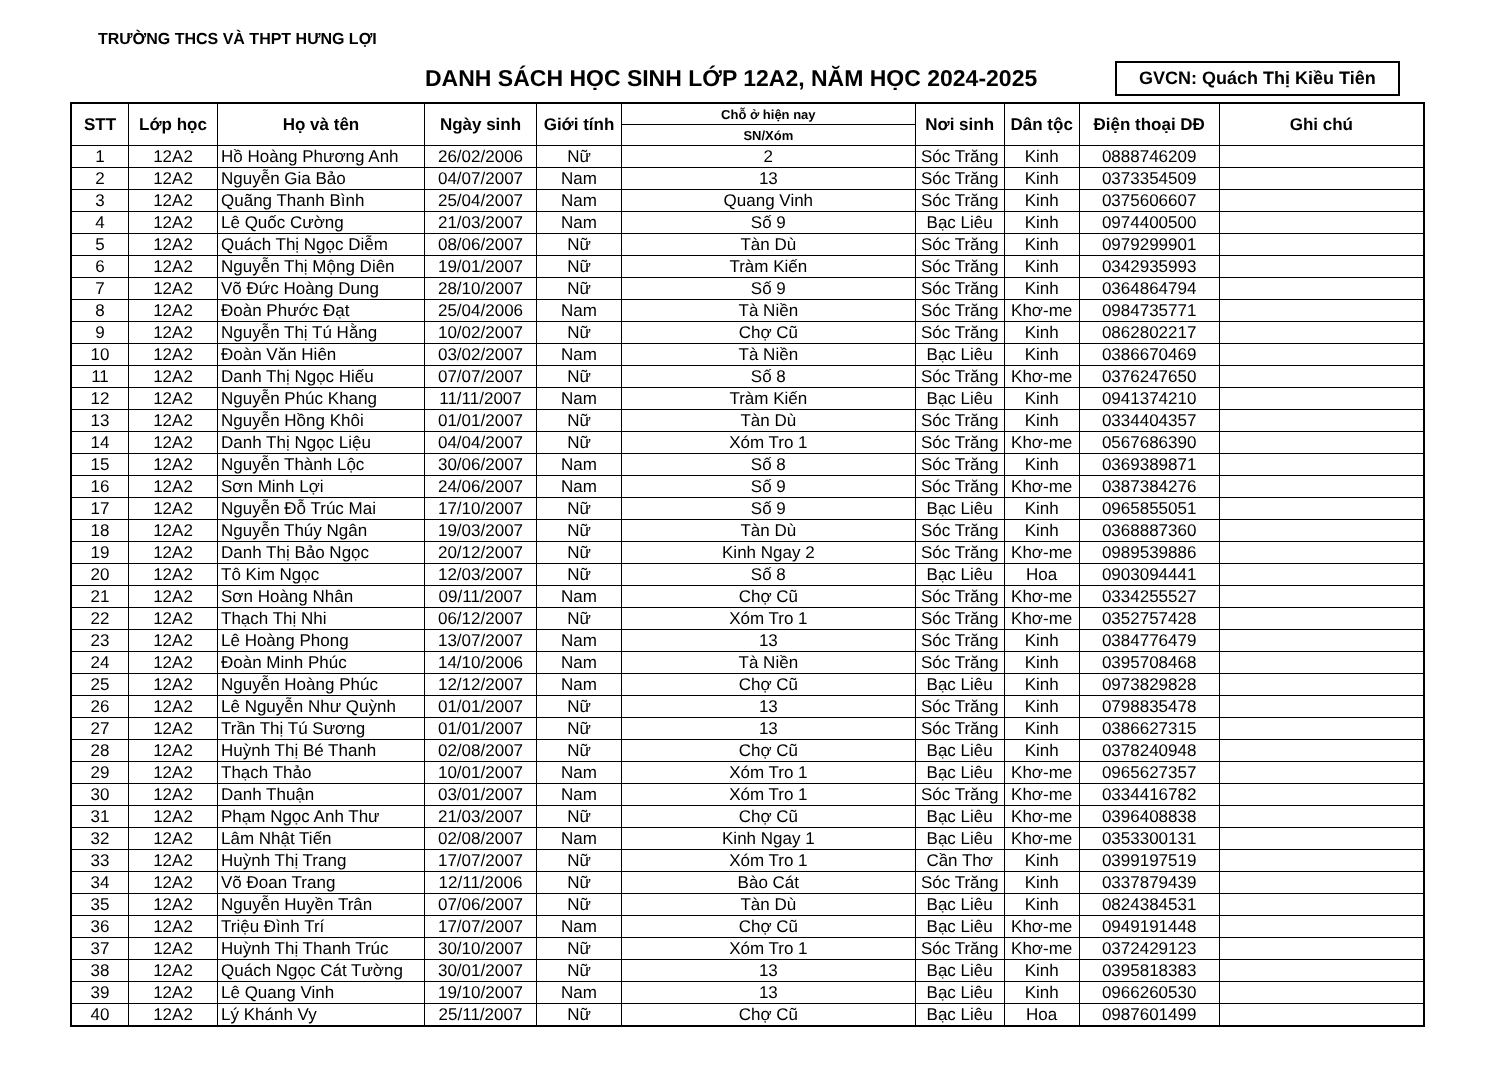TRƯỜNG THCS VÀ THPT HƯNG LỢI
DANH SÁCH HỌC SINH LỚP 12A2, NĂM HỌC 2024-2025
GVCN: Quách Thị Kiều Tiên
| STT | Lớp học | Họ và tên | Ngày sinh | Giới tính | Chỗ ở hiện nay | Nơi sinh | Dân tộc | Điện thoại DĐ | Ghi chú |
| --- | --- | --- | --- | --- | --- | --- | --- | --- | --- |
| | | | | | SN/Xóm | | | | |
| 1 | 12A2 | Hồ Hoàng Phương Anh | 26/02/2006 | Nữ | 2 | Sóc Trăng | Kinh | 0888746209 | |
| 2 | 12A2 | Nguyễn Gia Bảo | 04/07/2007 | Nam | 13 | Sóc Trăng | Kinh | 0373354509 | |
| 3 | 12A2 | Quãng Thanh Bình | 25/04/2007 | Nam | Quang Vinh | Sóc Trăng | Kinh | 0375606607 | |
| 4 | 12A2 | Lê Quốc Cường | 21/03/2007 | Nam | Số 9 | Bạc Liêu | Kinh | 0974400500 | |
| 5 | 12A2 | Quách Thị Ngọc Diễm | 08/06/2007 | Nữ | Tàn Dù | Sóc Trăng | Kinh | 0979299901 | |
| 6 | 12A2 | Nguyễn Thị Mộng Diên | 19/01/2007 | Nữ | Tràm Kiến | Sóc Trăng | Kinh | 0342935993 | |
| 7 | 12A2 | Võ Đức Hoàng Dung | 28/10/2007 | Nữ | Số 9 | Sóc Trăng | Kinh | 0364864794 | |
| 8 | 12A2 | Đoàn Phước Đạt | 25/04/2006 | Nam | Tà Niền | Sóc Trăng | Khơ-me | 0984735771 | |
| 9 | 12A2 | Nguyễn Thị Tú Hằng | 10/02/2007 | Nữ | Chợ Cũ | Sóc Trăng | Kinh | 0862802217 | |
| 10 | 12A2 | Đoàn Văn Hiên | 03/02/2007 | Nam | Tà Niền | Bạc Liêu | Kinh | 0386670469 | |
| 11 | 12A2 | Danh Thị Ngọc Hiếu | 07/07/2007 | Nữ | Số 8 | Sóc Trăng | Khơ-me | 0376247650 | |
| 12 | 12A2 | Nguyễn Phúc Khang | 11/11/2007 | Nam | Tràm Kiến | Bạc Liêu | Kinh | 0941374210 | |
| 13 | 12A2 | Nguyễn Hồng Khôi | 01/01/2007 | Nữ | Tàn Dù | Sóc Trăng | Kinh | 0334404357 | |
| 14 | 12A2 | Danh Thị Ngọc Liệu | 04/04/2007 | Nữ | Xóm Tro 1 | Sóc Trăng | Khơ-me | 0567686390 | |
| 15 | 12A2 | Nguyễn Thành Lộc | 30/06/2007 | Nam | Số 8 | Sóc Trăng | Kinh | 0369389871 | |
| 16 | 12A2 | Sơn Minh Lợi | 24/06/2007 | Nam | Số 9 | Sóc Trăng | Khơ-me | 0387384276 | |
| 17 | 12A2 | Nguyễn Đỗ Trúc Mai | 17/10/2007 | Nữ | Số 9 | Bạc Liêu | Kinh | 0965855051 | |
| 18 | 12A2 | Nguyễn Thúy Ngân | 19/03/2007 | Nữ | Tàn Dù | Sóc Trăng | Kinh | 0368887360 | |
| 19 | 12A2 | Danh Thị Bảo Ngọc | 20/12/2007 | Nữ | Kinh Ngay 2 | Sóc Trăng | Khơ-me | 0989539886 | |
| 20 | 12A2 | Tô Kim Ngọc | 12/03/2007 | Nữ | Số 8 | Bạc Liêu | Hoa | 0903094441 | |
| 21 | 12A2 | Sơn Hoàng Nhân | 09/11/2007 | Nam | Chợ Cũ | Sóc Trăng | Khơ-me | 0334255527 | |
| 22 | 12A2 | Thạch Thị Nhi | 06/12/2007 | Nữ | Xóm Tro 1 | Sóc Trăng | Khơ-me | 0352757428 | |
| 23 | 12A2 | Lê Hoàng Phong | 13/07/2007 | Nam | 13 | Sóc Trăng | Kinh | 0384776479 | |
| 24 | 12A2 | Đoàn Minh Phúc | 14/10/2006 | Nam | Tà Niền | Sóc Trăng | Kinh | 0395708468 | |
| 25 | 12A2 | Nguyễn Hoàng Phúc | 12/12/2007 | Nam | Chợ Cũ | Bạc Liêu | Kinh | 0973829828 | |
| 26 | 12A2 | Lê Nguyễn Như Quỳnh | 01/01/2007 | Nữ | 13 | Sóc Trăng | Kinh | 0798835478 | |
| 27 | 12A2 | Trần Thị Tú Sương | 01/01/2007 | Nữ | 13 | Sóc Trăng | Kinh | 0386627315 | |
| 28 | 12A2 | Huỳnh Thị Bé Thanh | 02/08/2007 | Nữ | Chợ Cũ | Bạc Liêu | Kinh | 0378240948 | |
| 29 | 12A2 | Thạch Thảo | 10/01/2007 | Nam | Xóm Tro 1 | Bạc Liêu | Khơ-me | 0965627357 | |
| 30 | 12A2 | Danh Thuận | 03/01/2007 | Nam | Xóm Tro 1 | Sóc Trăng | Khơ-me | 0334416782 | |
| 31 | 12A2 | Phạm Ngọc Anh Thư | 21/03/2007 | Nữ | Chợ Cũ | Bạc Liêu | Khơ-me | 0396408838 | |
| 32 | 12A2 | Lâm Nhật Tiến | 02/08/2007 | Nam | Kinh Ngay 1 | Bạc Liêu | Khơ-me | 0353300131 | |
| 33 | 12A2 | Huỳnh Thị Trang | 17/07/2007 | Nữ | Xóm Tro 1 | Cần Thơ | Kinh | 0399197519 | |
| 34 | 12A2 | Võ Đoan Trang | 12/11/2006 | Nữ | Bào Cát | Sóc Trăng | Kinh | 0337879439 | |
| 35 | 12A2 | Nguyễn Huyền Trân | 07/06/2007 | Nữ | Tàn Dù | Bạc Liêu | Kinh | 0824384531 | |
| 36 | 12A2 | Triệu Đình Trí | 17/07/2007 | Nam | Chợ Cũ | Bạc Liêu | Khơ-me | 0949191448 | |
| 37 | 12A2 | Huỳnh Thị Thanh Trúc | 30/10/2007 | Nữ | Xóm Tro 1 | Sóc Trăng | Khơ-me | 0372429123 | |
| 38 | 12A2 | Quách Ngọc Cát Tường | 30/01/2007 | Nữ | 13 | Bạc Liêu | Kinh | 0395818383 | |
| 39 | 12A2 | Lê Quang Vinh | 19/10/2007 | Nam | 13 | Bạc Liêu | Kinh | 0966260530 | |
| 40 | 12A2 | Lý Khánh Vy | 25/11/2007 | Nữ | Chợ Cũ | Bạc Liêu | Hoa | 0987601499 | |